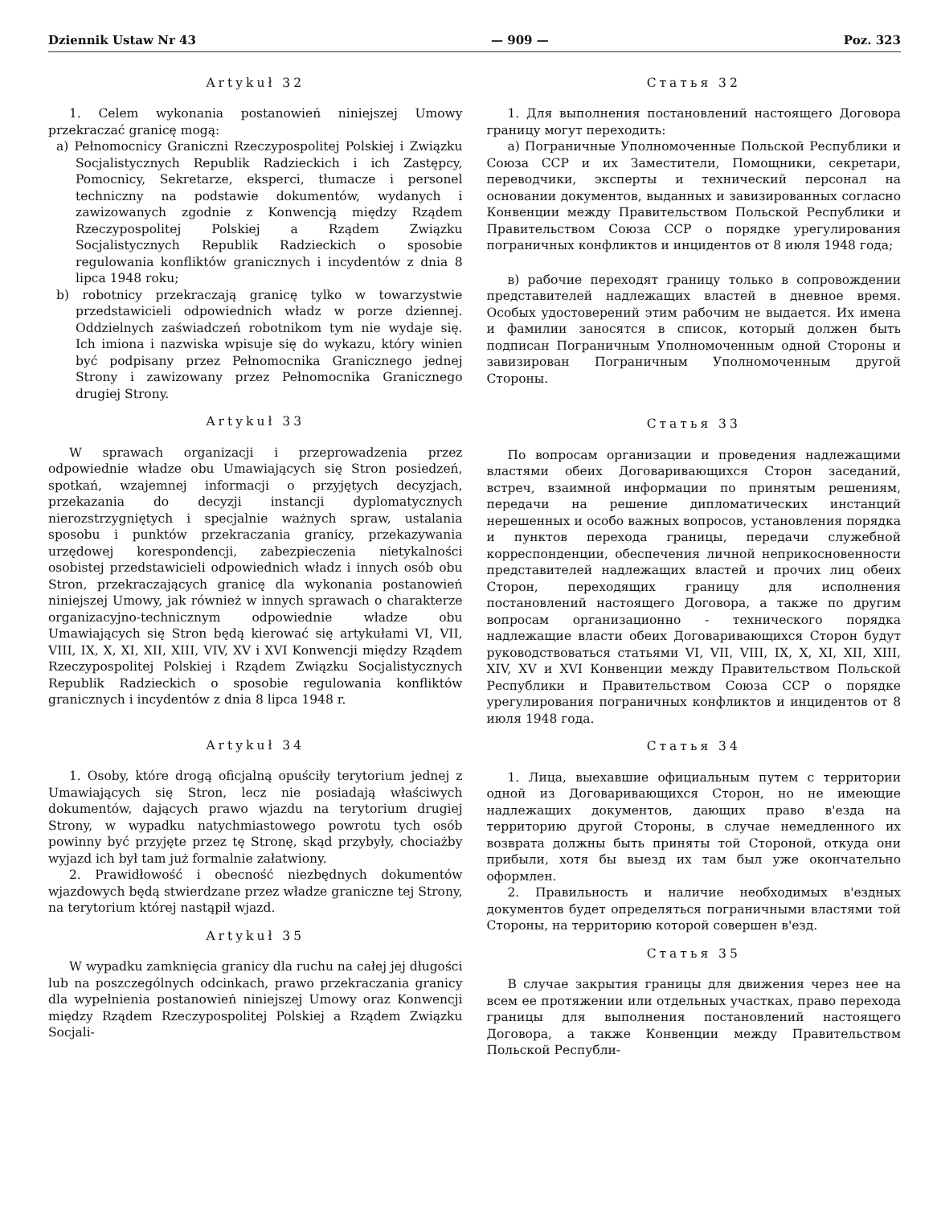Dziennik Ustaw Nr 43 — 909 — Poz. 323
Artykuł 32
1. Celem wykonania postanowień niniejszej Umowy przekraczać granicę mogą:
a) Pełnomocnicy Graniczni Rzeczypospolitej Polskiej i Związku Socjalistycznych Republik Radzieckich i ich Zastępcy, Pomocnicy, Sekretarze, eksperci, tłumacze i personel techniczny na podstawie dokumentów, wydanych i zawizowanych zgodnie z Konwencją między Rządem Rzeczypospolitej Polskiej a Rządem Związku Socjalistycznych Republik Radzieckich o sposobie regulowania konfliktów granicznych i incydentów z dnia 8 lipca 1948 roku;
b) robotnicy przekraczają granicę tylko w towarzystwie przedstawicieli odpowiednich władz w porze dziennej. Oddzielnych zaświadczeń robotnikom tym nie wydaje się. Ich imiona i nazwiska wpisuje się do wykazu, który winien być podpisany przez Pełnomocnika Granicznego jednej Strony i zawizowany przez Pełnomocnika Granicznego drugiej Strony.
Artykuł 33
W sprawach organizacji i przeprowadzenia przez odpowiednie władze obu Umawiających się Stron posiedzeń, spotkań, wzajemnej informacji o przyjętych decyzjach, przekazania do decyzji instancji dyplomatycznych nierozstrzygniętych i specjalnie ważnych spraw, ustalania sposobu i punktów przekraczania granicy, przekazywania urzędowej korespondencji, zabezpieczenia nietykalności osobistej przedstawicieli odpowiednich władz i innych osób obu Stron, przekraczających granicę dla wykonania postanowień niniejszej Umowy, jak również w innych sprawach o charakterze organizacyjno-technicznym odpowiednie władze obu Umawiających się Stron będą kierować się artykułami VI, VII, VIII, IX, X, XI, XII, XIII, VIV, XV i XVI Konwencji między Rządem Rzeczypospolitej Polskiej i Rządem Związku Socjalistycznych Republik Radzieckich o sposobie regulowania konfliktów granicznych i incydentów z dnia 8 lipca 1948 r.
Artykuł 34
1. Osoby, które drogą oficjalną opuściły terytorium jednej z Umawiających się Stron, lecz nie posiadają właściwych dokumentów, dających prawo wjazdu na terytorium drugiej Strony, w wypadku natychmiastowego powrotu tych osób powinny być przyjęte przez tę Stronę, skąd przybyły, chociażby wyjazd ich był tam już formalnie załatwiony.
2. Prawidłowość i obecność niezbędnych dokumentów wjazdowych będą stwierdzane przez władze graniczne tej Strony, na terytorium której nastąpił wjazd.
Artykuł 35
W wypadku zamknięcia granicy dla ruchu na całej jej długości lub na poszczególnych odcinkach, prawo przekraczania granicy dla wypełnienia postanowień niniejszej Umowy oraz Konwencji między Rządem Rzeczypospolitej Polskiej a Rządem Związku Socjali-
Статья 32
1. Для выполнения постановлений настоящего Договора границу могут переходить:
а) Пограничные Уполномоченные Польской Республики и Союза ССР и их Заместители, Помощники, секретари, переводчики, эксперты и технический персонал на основании документов, выданных и завизированных согласно Конвенции между Правительством Польской Республики и Правительством Союза ССР о порядке урегулирования пограничных конфликтов и инцидентов от 8 июля 1948 года;
в) рабочие переходят границу только в сопровождении представителей надлежащих властей в дневное время. Особых удостоверений этим рабочим не выдается. Их имена и фамилии заносятся в список, который должен быть подписан Пограничным Уполномоченным одной Стороны и завизирован Пограничным Уполномоченным другой Стороны.
Статья 33
По вопросам организации и проведения надлежащими властями обеих Договаривающихся Сторон заседаний, встреч, взаимной информации по принятым решениям, передачи на решение дипломатических инстанций нерешенных и особо важных вопросов, установления порядка и пунктов перехода границы, передачи служебной корреспонденции, обеспечения личной неприкосновенности представителей надлежащих властей и прочих лиц обеих Сторон, переходящих границу для исполнения постановлений настоящего Договора, а также по другим вопросам организационно - технического порядка надлежащие власти обеих Договаривающихся Сторон будут руководствоваться статьями VI, VII, VIII, IX, X, XI, XII, XIII, XIV, XV и XVI Конвенции между Правительством Польской Республики и Правительством Союза ССР о порядке урегулирования пограничных конфликтов и инцидентов от 8 июля 1948 года.
Статья 34
1. Лица, выехавшие официальным путем с территории одной из Договаривающихся Сторон, но не имеющие надлежащих документов, дающих право в'езда на территорию другой Стороны, в случае немедленного их возврата должны быть приняты той Стороной, откуда они прибыли, хотя бы выезд их там был уже окончательно оформлен.
2. Правильность и наличие необходимых в'ездных документов будет определяться пограничными властями той Стороны, на территорию которой совершен в'езд.
Статья 35
В случае закрытия границы для движения через нее на всем ее протяжении или отдельных участках, право перехода границы для выполнения постановлений настоящего Договора, а также Конвенции между Правительством Польской Республи-